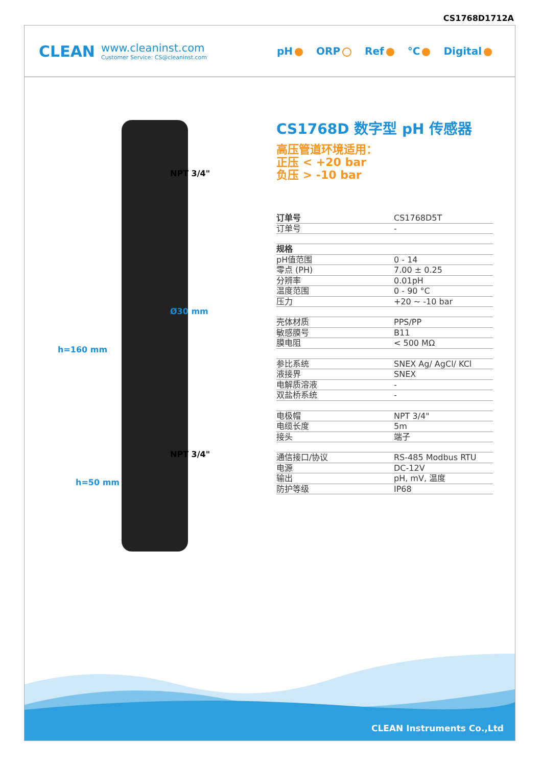CS1768D1712A
CLEAN
www.cleaninst.com
Customer Service: CS@cleaninst.com
pH ORP Ref °C Digital
NPT 3/4"
Ø30 mm
NPT 3/4"
h=160 mm
h=50 mm
CS1768D 数字型 pH 传感器
高压管道环境适用：
正压 < +20 bar
负压 > -10 bar
| 订单号 | CS1768D5T |
| 订单号 | - |
| 规格 | |
| pH值范围 | 0 - 14 |
| 零点 (PH) | 7.00 ± 0.25 |
| 分辨率 | 0.01pH |
| 温度范围 | 0 - 90 °C |
| 压力 | +20 ~ -10 bar |
| 壳体材质 | PPS/PP |
| 敏感膜号 | B11 |
| 膜电阻 | < 500 MΩ |
| 参比系统 | SNEX Ag/ AgCl/ KCl |
| 液接界 | SNEX |
| 电解质溶液 | - |
| 双盐桥系统 | - |
| 电极帽 | NPT 3/4" |
| 电缆长度 | 5m |
| 接头 | 端子 |
| 通信接口/协议 | RS-485 Modbus RTU |
| 电源 | DC-12V |
| 输出 | pH, mV, 温度 |
| 防护等级 | IP68 |
CLEAN Instruments Co.,Ltd